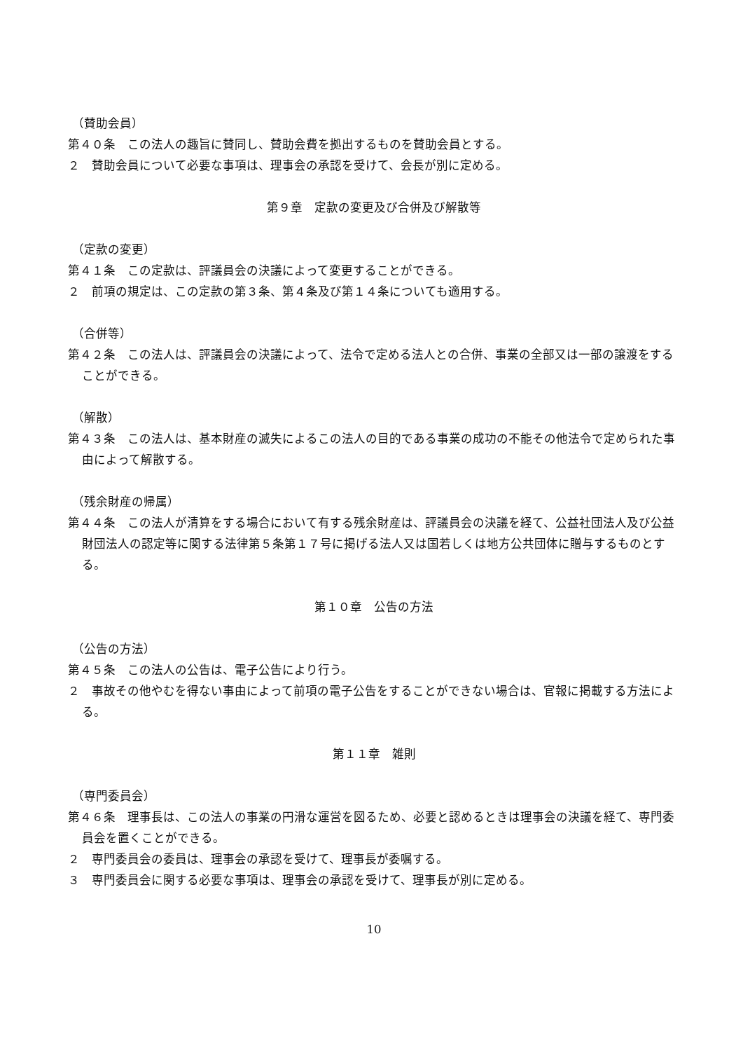（賛助会員）
第４０条　この法人の趣旨に賛同し、賛助会費を拠出するものを賛助会員とする。
２　賛助会員について必要な事項は、理事会の承認を受けて、会長が別に定める。
第９章　定款の変更及び合併及び解散等
（定款の変更）
第４１条　この定款は、評議員会の決議によって変更することができる。
２　前項の規定は、この定款の第３条、第４条及び第１４条についても適用する。
（合併等）
第４２条　この法人は、評議員会の決議によって、法令で定める法人との合併、事業の全部又は一部の譲渡をすることができる。
（解散）
第４３条　この法人は、基本財産の滅失によるこの法人の目的である事業の成功の不能その他法令で定められた事由によって解散する。
（残余財産の帰属）
第４４条　この法人が清算をする場合において有する残余財産は、評議員会の決議を経て、公益社団法人及び公益財団法人の認定等に関する法律第５条第１７号に掲げる法人又は国若しくは地方公共団体に贈与するものとする。
第１０章　公告の方法
（公告の方法）
第４５条　この法人の公告は、電子公告により行う。
２　事故その他やむを得ない事由によって前項の電子公告をすることができない場合は、官報に掲載する方法による。
第１１章　雑則
（専門委員会）
第４６条　理事長は、この法人の事業の円滑な運営を図るため、必要と認めるときは理事会の決議を経て、専門委員会を置くことができる。
２　専門委員会の委員は、理事会の承認を受けて、理事長が委嘱する。
３　専門委員会に関する必要な事項は、理事会の承認を受けて、理事長が別に定める。
10